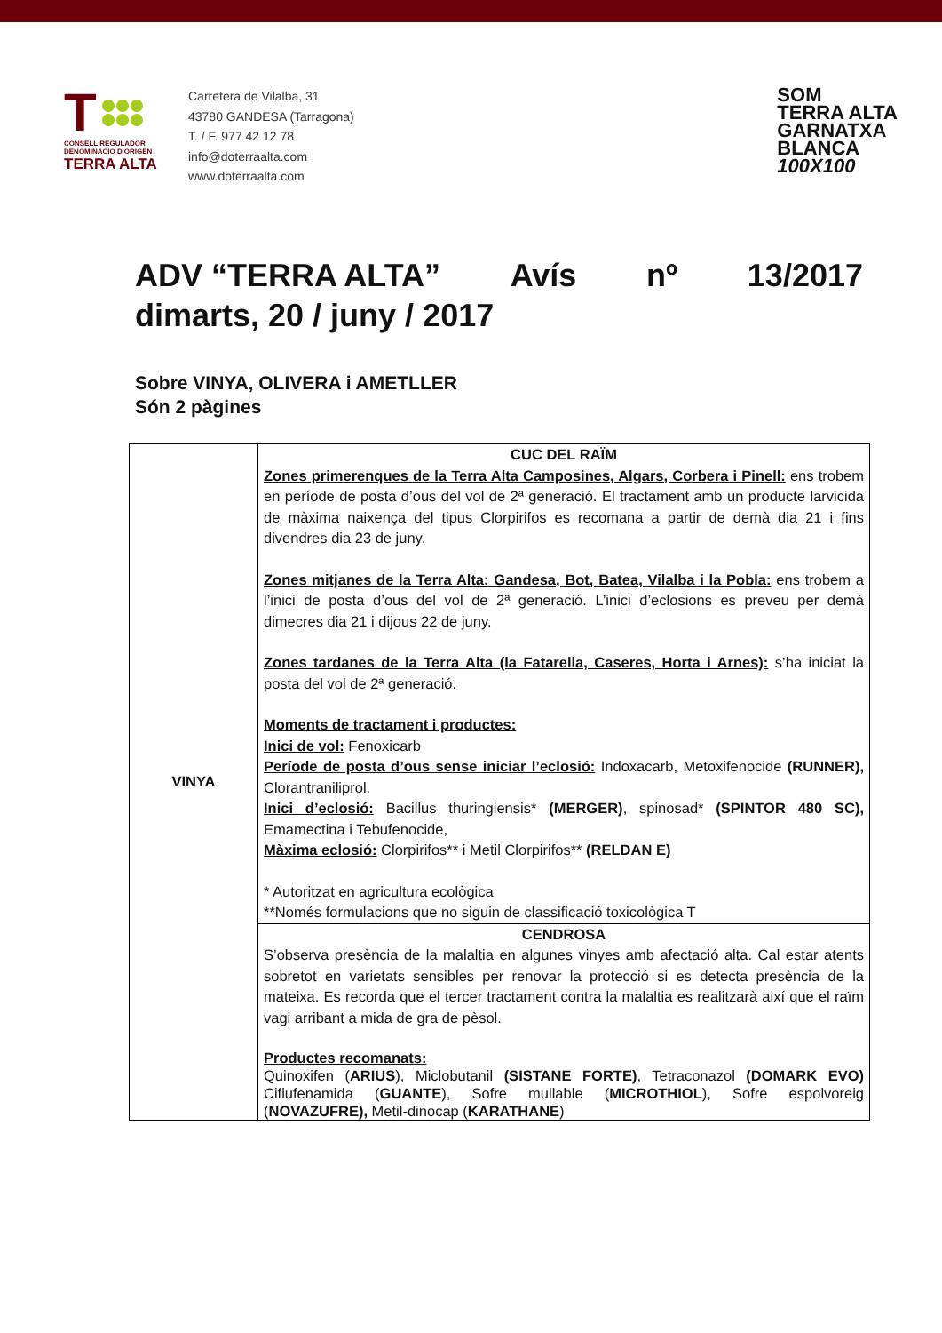T
CONSELL REGULADOR
DENOMINACIÓ D'ORIGEN
TERRA ALTA
Carretera de Vilalba, 31
43780 GANDESA (Tarragona)
T. / F. 977 42 12 78
info@doterraalta.com
www.doterraalta.com
SOM
TERRA ALTA
GARNATXA
BLANCA
100X100
ADV “TERRA ALTA” Avís nº 13/2017
dimarts, 20 / juny / 2017
Sobre VINYA, OLIVERA i AMETLLER
Són 2 pàgines
| VINYA | CUC DEL RAÏM Zones primerenques de la Terra Alta Camposines, Algars, Corbera i Pinell: ens trobem en període de posta d’ous del vol de 2ª generació. El tractament amb un producte larvicida de màxima naixença del tipus Clorpirifos es recomana a partir de demà dia 21 i fins divendres dia 23 de juny. Zones mitjanes de la Terra Alta: Gandesa, Bot, Batea, Vilalba i la Pobla: ens trobem a l’inici de posta d’ous del vol de 2ª generació. L’inici d’eclosions es preveu per demà dimecres dia 21 i dijous 22 de juny. Zones tardanes de la Terra Alta (la Fatarella, Caseres, Horta i Arnes): s’ha iniciat la posta del vol de 2ª generació. Moments de tractament i productes: Inici de vol: Fenoxicarb Període de posta d’ous sense iniciar l’eclosió: Indoxacarb, Metoxifenocide (RUNNER), Clorantraniliprol. Inici d’eclosió: Bacillus thuringiensis* (MERGER) , spinosad* (SPINTOR 480 SC), Emamectina i Tebufenocide, Màxima eclosió: Clorpirifos** i Metil Clorpirifos** (RELDAN E) * Autoritzat en agricultura ecològica **Només formulacions que no siguin de classificació toxicològica T |
| | CENDROSA S’observa presència de la malaltia en algunes vinyes amb afectació alta. Cal estar atents sobretot en varietats sensibles per renovar la protecció si es detecta presència de la mateixa. Es recorda que el tercer tractament contra la malaltia es realitzarà així que el raïm vagi arribant a mida de gra de pèsol. Productes recomanats: Quinoxifen ( ARIUS ), Miclobutanil (SISTANE FORTE) , Tetraconazol (DOMARK EVO) Ciflufenamida ( GUANTE ), Sofre mullable ( MICROTHIOL ), Sofre espolvoreig ( NOVAZUFRE), Metil-dinocap ( KARATHANE ) |